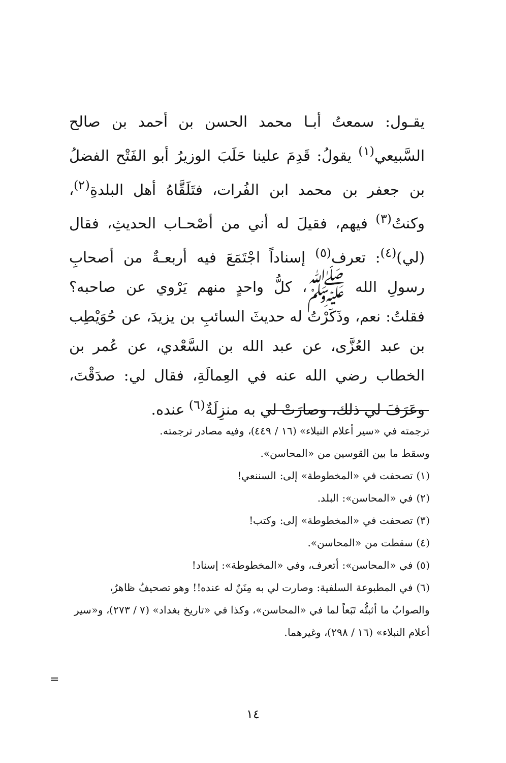يقـول: سمعتُ أبـا محمد الحسن بن أحمد بن صالح السَّبيعي<sup>(١)</sup> يقولُ: قَدِمَ علينا حَلَبَ الوزيرُ أبو الفَتْح الفضلُ بن جعفر بن محمد ابن الفُرات، فتَلَقَّاهُ أهل البلدةِ<sup>(٢)</sup>، وكنتُ<sup>(٣)</sup> فيهم، فقيلَ له أني من أصْحـاب الحديثِ، فقال (لي)<sup>(٤)</sup>: تعرف<sup>(٥)</sup> إسناداً اجْتَمَعَ فيه أربعـةٌ من أصحابِ رسولِ الله ﷺ، كلُّ واحدٍ منهم يَرْوي عن صاحبه؟ فقلتُ: نعم، وذَكَرْتُ له حديثَ السائبِ بن يزيدَ، عن حُوَيْطِب بن عبد العُزَّى، عن عبد الله بن السَّعْدي، عن عُمر بن الخطاب رضي الله عنه في العِمالَةِ، فقال لي: صدَقْتَ، وعَرَفَ لي ذلك، وصارَتْ لي به منزِلَةٌ<sup>(٦)</sup> عنده.
ترجمته في «سير أعلام النبلاء» (١٦ / ٤٤٩)، وفيه مصادر ترجمته.
وسقط ما بين القوسين من «المحاسن».
(١) تصحفت في «المخطوطة» إلى: السننعي!
(٢) في «المحاسن»: البلد.
(٣) تصحفت في «المخطوطة» إلى: وكتب!
(٤) سقطت من «المحاسن».
(٥) في «المحاسن»: أتعرف، وفي «المخطوطة»: إسناد!
(٦) في المطبوعة السلفية: وصارت لي به مِنَنٌ له عنده!! وهو تصحيفٌ ظاهرٌ، والصوابُ ما أثبتُّه تَبَعاً لما في «المحاسن»، وكذا في «تاريخ بغداد» (٧ / ٢٧٣)، و«سير أعلام النبلاء» (١٦ / ٢٩٨)، وغيرهما.
=
١٤